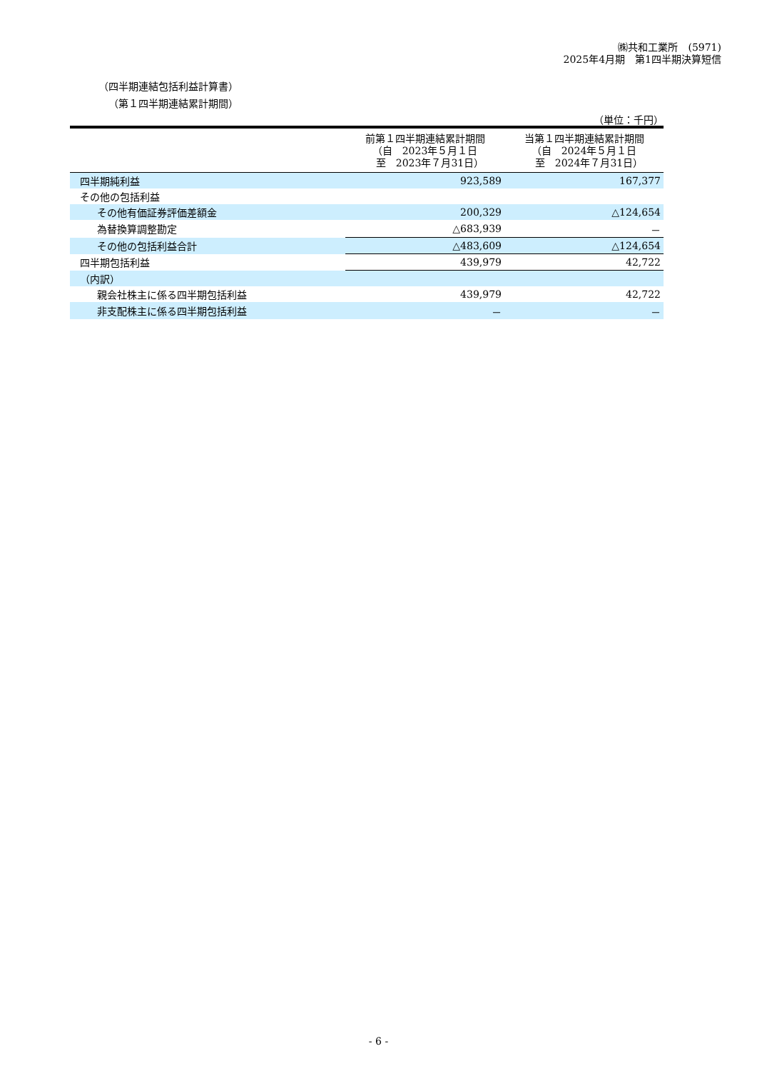㈱共和工業所　(5971)
2025年4月期　第1四半期決算短信
（四半期連結包括利益計算書）
（第１四半期連結累計期間）
（単位：千円）
| | 前第１四半期連結累計期間 （自 2023年５月１日 至 2023年７月31日） | 当第１四半期連結累計期間 （自 2024年５月１日 至 2024年７月31日） |
| --- | --- | --- |
| 四半期純利益 | 923,589 | 167,377 |
| その他の包括利益 | | |
| その他有価証券評価差額金 | 200,329 | △124,654 |
| 為替換算調整勘定 | △683,939 | － |
| その他の包括利益合計 | △483,609 | △124,654 |
| 四半期包括利益 | 439,979 | 42,722 |
| （内訳） | | |
| 親会社株主に係る四半期包括利益 | 439,979 | 42,722 |
| 非支配株主に係る四半期包括利益 | － | － |
- 6 -